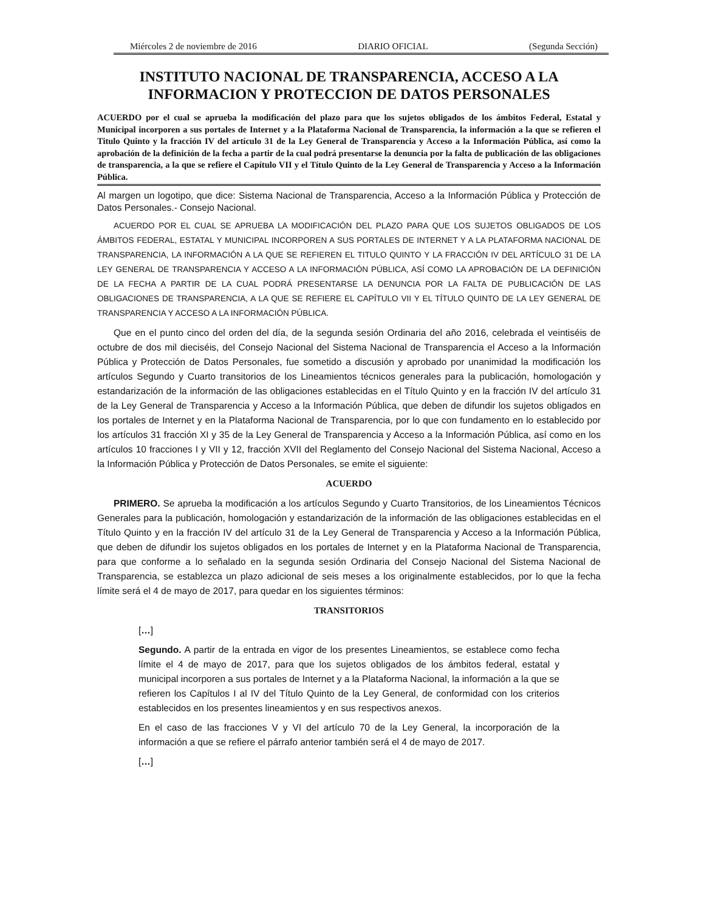Miércoles 2 de noviembre de 2016 DIARIO OFICIAL (Segunda Sección)
INSTITUTO NACIONAL DE TRANSPARENCIA, ACCESO A LA INFORMACION Y PROTECCION DE DATOS PERSONALES
ACUERDO por el cual se aprueba la modificación del plazo para que los sujetos obligados de los ámbitos Federal, Estatal y Municipal incorporen a sus portales de Internet y a la Plataforma Nacional de Transparencia, la información a la que se refieren el Titulo Quinto y la fracción IV del artículo 31 de la Ley General de Transparencia y Acceso a la Información Pública, así como la aprobación de la definición de la fecha a partir de la cual podrá presentarse la denuncia por la falta de publicación de las obligaciones de transparencia, a la que se refiere el Capítulo VII y el Título Quinto de la Ley General de Transparencia y Acceso a la Información Pública.
Al margen un logotipo, que dice: Sistema Nacional de Transparencia, Acceso a la Información Pública y Protección de Datos Personales.- Consejo Nacional.
ACUERDO POR EL CUAL SE APRUEBA LA MODIFICACIÓN DEL PLAZO PARA QUE LOS SUJETOS OBLIGADOS DE LOS ÁMBITOS FEDERAL, ESTATAL Y MUNICIPAL INCORPOREN A SUS PORTALES DE INTERNET Y A LA PLATAFORMA NACIONAL DE TRANSPARENCIA, LA INFORMACIÓN A LA QUE SE REFIEREN EL TITULO QUINTO Y LA FRACCIÓN IV DEL ARTÍCULO 31 DE LA LEY GENERAL DE TRANSPARENCIA Y ACCESO A LA INFORMACIÓN PÚBLICA, ASÍ COMO LA APROBACIÓN DE LA DEFINICIÓN DE LA FECHA A PARTIR DE LA CUAL PODRÁ PRESENTARSE LA DENUNCIA POR LA FALTA DE PUBLICACIÓN DE LAS OBLIGACIONES DE TRANSPARENCIA, A LA QUE SE REFIERE EL CAPÍTULO VII Y EL TÍTULO QUINTO DE LA LEY GENERAL DE TRANSPARENCIA Y ACCESO A LA INFORMACIÓN PÚBLICA.
Que en el punto cinco del orden del día, de la segunda sesión Ordinaria del año 2016, celebrada el veintiséis de octubre de dos mil dieciséis, del Consejo Nacional del Sistema Nacional de Transparencia el Acceso a la Información Pública y Protección de Datos Personales, fue sometido a discusión y aprobado por unanimidad la modificación los artículos Segundo y Cuarto transitorios de los Lineamientos técnicos generales para la publicación, homologación y estandarización de la información de las obligaciones establecidas en el Título Quinto y en la fracción IV del artículo 31 de la Ley General de Transparencia y Acceso a la Información Pública, que deben de difundir los sujetos obligados en los portales de Internet y en la Plataforma Nacional de Transparencia, por lo que con fundamento en lo establecido por los artículos 31 fracción XI y 35 de la Ley General de Transparencia y Acceso a la Información Pública, así como en los artículos 10 fracciones I y VII y 12, fracción XVII del Reglamento del Consejo Nacional del Sistema Nacional, Acceso a la Información Pública y Protección de Datos Personales, se emite el siguiente:
ACUERDO
PRIMERO. Se aprueba la modificación a los artículos Segundo y Cuarto Transitorios, de los Lineamientos Técnicos Generales para la publicación, homologación y estandarización de la información de las obligaciones establecidas en el Título Quinto y en la fracción IV del artículo 31 de la Ley General de Transparencia y Acceso a la Información Pública, que deben de difundir los sujetos obligados en los portales de Internet y en la Plataforma Nacional de Transparencia, para que conforme a lo señalado en la segunda sesión Ordinaria del Consejo Nacional del Sistema Nacional de Transparencia, se establezca un plazo adicional de seis meses a los originalmente establecidos, por lo que la fecha límite será el 4 de mayo de 2017, para quedar en los siguientes términos:
TRANSITORIOS
[…]
Segundo. A partir de la entrada en vigor de los presentes Lineamientos, se establece como fecha límite el 4 de mayo de 2017, para que los sujetos obligados de los ámbitos federal, estatal y municipal incorporen a sus portales de Internet y a la Plataforma Nacional, la información a la que se refieren los Capítulos I al IV del Título Quinto de la Ley General, de conformidad con los criterios establecidos en los presentes lineamientos y en sus respectivos anexos.
En el caso de las fracciones V y VI del artículo 70 de la Ley General, la incorporación de la información a que se refiere el párrafo anterior también será el 4 de mayo de 2017.
[…]